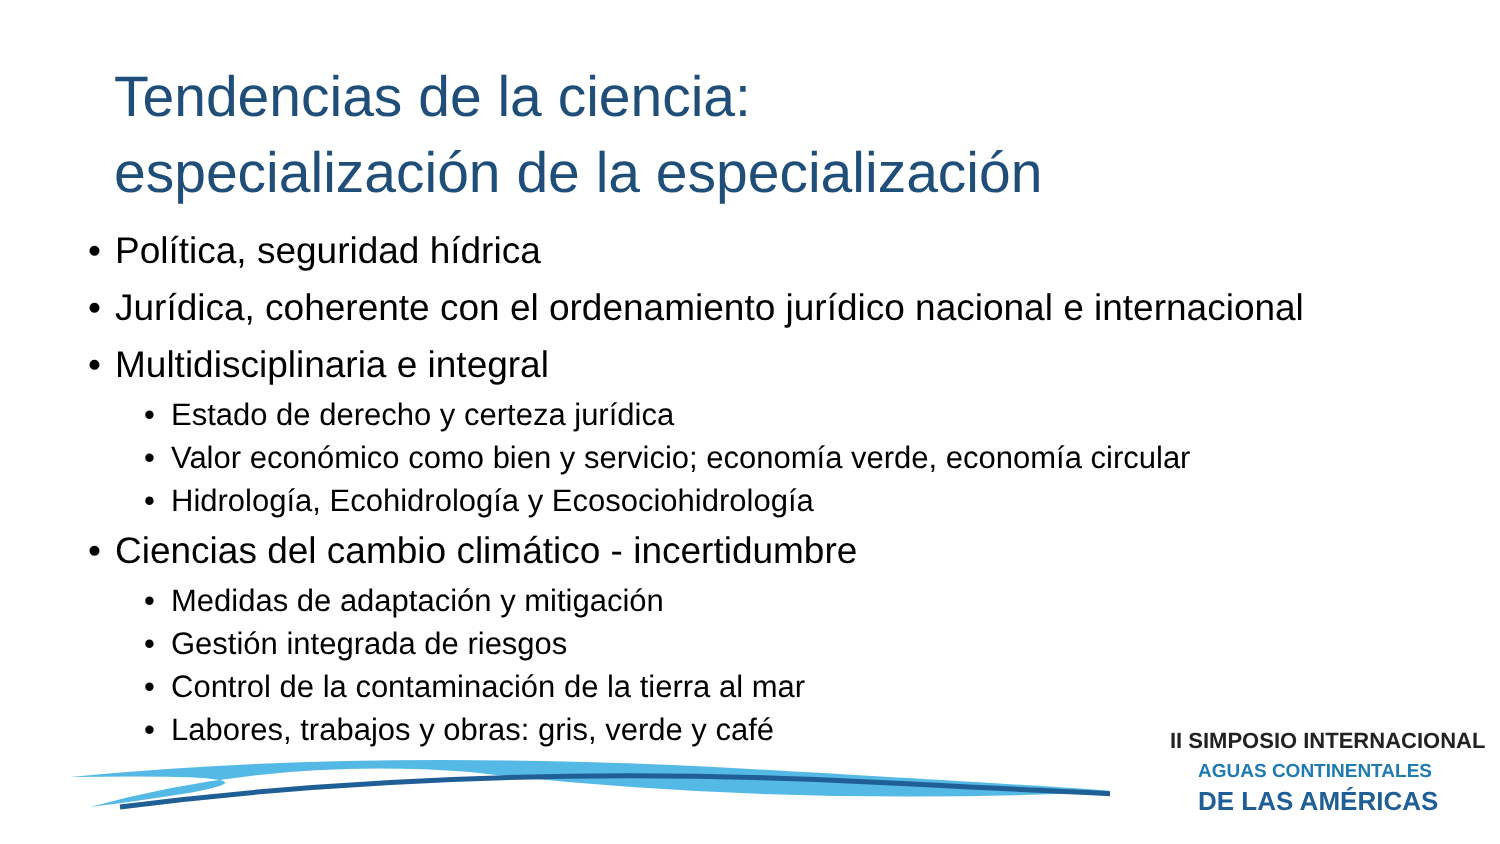Tendencias de la ciencia:
especialización de la especialización
• Política, seguridad hídrica
• Jurídica, coherente con el ordenamiento jurídico nacional e internacional
• Multidisciplinaria e integral
• Estado de derecho y certeza jurídica
• Valor económico como bien y servicio; economía verde, economía circular
• Hidrología, Ecohidrología y Ecosociohidrología
• Ciencias del cambio climático - incertidumbre
• Medidas de adaptación y mitigación
• Gestión integrada de riesgos
• Control de la contaminación de la tierra al mar
• Labores, trabajos y obras: gris, verde y café
II SIMPOSIO INTERNACIONAL
AGUAS CONTINENTALES
DE LAS AMÉRICAS